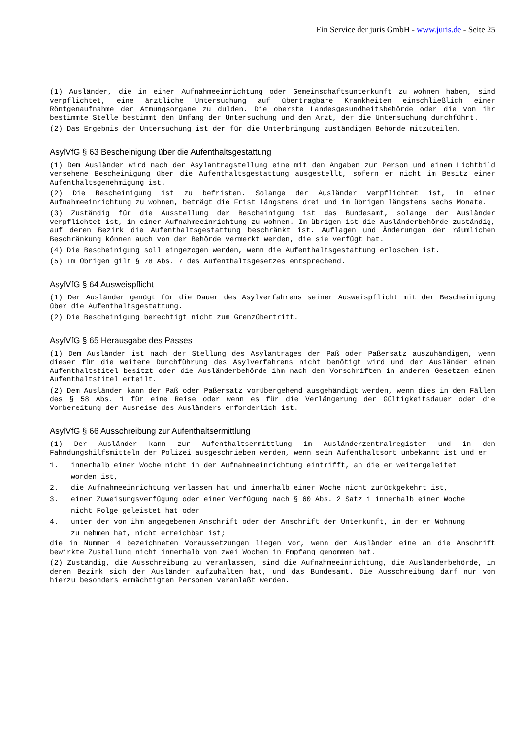Ein Service der juris GmbH - www.juris.de - Seite 25
(1) Ausländer, die in einer Aufnahmeeinrichtung oder Gemeinschaftsunterkunft zu wohnen haben, sind verpflichtet, eine ärztliche Untersuchung auf übertragbare Krankheiten einschließlich einer Röntgenaufnahme der Atmungsorgane zu dulden. Die oberste Landesgesundheitsbehörde oder die von ihr bestimmte Stelle bestimmt den Umfang der Untersuchung und den Arzt, der die Untersuchung durchführt.
(2) Das Ergebnis der Untersuchung ist der für die Unterbringung zuständigen Behörde mitzuteilen.
AsylVfG § 63 Bescheinigung über die Aufenthaltsgestattung
(1) Dem Ausländer wird nach der Asylantragstellung eine mit den Angaben zur Person und einem Lichtbild versehene Bescheinigung über die Aufenthaltsgestattung ausgestellt, sofern er nicht im Besitz einer Aufenthaltsgenehmigung ist.
(2) Die Bescheinigung ist zu befristen. Solange der Ausländer verpflichtet ist, in einer Aufnahmeeinrichtung zu wohnen, beträgt die Frist längstens drei und im übrigen längstens sechs Monate.
(3) Zuständig für die Ausstellung der Bescheinigung ist das Bundesamt, solange der Ausländer verpflichtet ist, in einer Aufnahmeeinrichtung zu wohnen. Im übrigen ist die Ausländerbehörde zuständig, auf deren Bezirk die Aufenthaltsgestattung beschränkt ist. Auflagen und Änderungen der räumlichen Beschränkung können auch von der Behörde vermerkt werden, die sie verfügt hat.
(4) Die Bescheinigung soll eingezogen werden, wenn die Aufenthaltsgestattung erloschen ist.
(5) Im Übrigen gilt § 78 Abs. 7 des Aufenthaltsgesetzes entsprechend.
AsylVfG § 64 Ausweispflicht
(1) Der Ausländer genügt für die Dauer des Asylverfahrens seiner Ausweispflicht mit der Bescheinigung über die Aufenthaltsgestattung.
(2) Die Bescheinigung berechtigt nicht zum Grenzübertritt.
AsylVfG § 65 Herausgabe des Passes
(1) Dem Ausländer ist nach der Stellung des Asylantrages der Paß oder Paßersatz auszuhändigen, wenn dieser für die weitere Durchführung des Asylverfahrens nicht benötigt wird und der Ausländer einen Aufenthaltstitel besitzt oder die Ausländerbehörde ihm nach den Vorschriften in anderen Gesetzen einen Aufenthaltstitel erteilt.
(2) Dem Ausländer kann der Paß oder Paßersatz vorübergehend ausgehändigt werden, wenn dies in den Fällen des § 58 Abs. 1 für eine Reise oder wenn es für die Verlängerung der Gültigkeitsdauer oder die Vorbereitung der Ausreise des Ausländers erforderlich ist.
AsylVfG § 66 Ausschreibung zur Aufenthaltsermittlung
(1) Der Ausländer kann zur Aufenthaltsermittlung im Ausländerzentralregister und in den Fahndungshilfsmitteln der Polizei ausgeschrieben werden, wenn sein Aufenthaltsort unbekannt ist und er
1. innerhalb einer Woche nicht in der Aufnahmeeinrichtung eintrifft, an die er weitergeleitet worden ist,
2. die Aufnahmeeinrichtung verlassen hat und innerhalb einer Woche nicht zurückgekehrt ist,
3. einer Zuweisungsverfügung oder einer Verfügung nach § 60 Abs. 2 Satz 1 innerhalb einer Woche nicht Folge geleistet hat oder
4. unter der von ihm angegebenen Anschrift oder der Anschrift der Unterkunft, in der er Wohnung zu nehmen hat, nicht erreichbar ist;
die in Nummer 4 bezeichneten Voraussetzungen liegen vor, wenn der Ausländer eine an die Anschrift bewirkte Zustellung nicht innerhalb von zwei Wochen in Empfang genommen hat.
(2) Zuständig, die Ausschreibung zu veranlassen, sind die Aufnahmeeinrichtung, die Ausländerbehörde, in deren Bezirk sich der Ausländer aufzuhalten hat, und das Bundesamt. Die Ausschreibung darf nur von hierzu besonders ermächtigten Personen veranlaßt werden.